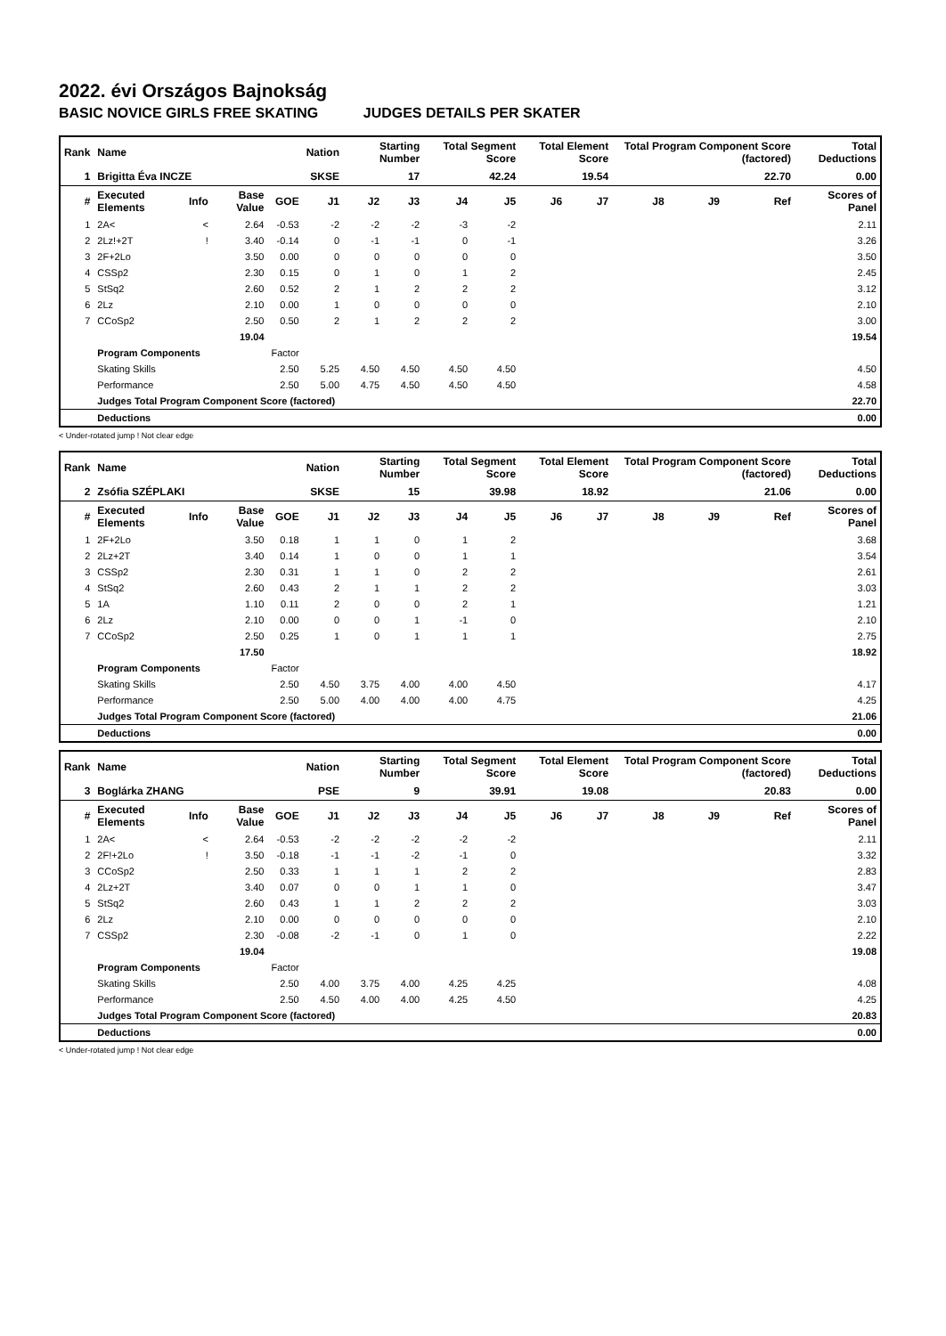2022. évi Országos Bajnokság
BASIC NOVICE GIRLS FREE SKATING JUDGES DETAILS PER SKATER
| Rank | Name | | | | Nation | Starting Number | | Total Segment Score | | Total Element Score | | Total Program Component Score (factored) | | | Total Deductions |
| 1 | Brigitta Éva INCZE | | | | SKSE | 17 | | 42.24 | | 19.54 | | 22.70 | | | 0.00 |
| # | Executed Elements | Info | Base Value | GOE | J1 | J2 | J3 | J4 | J5 | J6 | J7 | J8 | J9 | Ref | Scores of Panel |
| 1 | 2A< | < | 2.64 | -0.53 | -2 | -2 | -2 | -3 | -2 | | | | | | 2.11 |
| 2 | 2Lz!+2T | ! | 3.40 | -0.14 | 0 | -1 | -1 | 0 | -1 | | | | | | 3.26 |
| 3 | 2F+2Lo | | 3.50 | 0.00 | 0 | 0 | 0 | 0 | 0 | | | | | | 3.50 |
| 4 | CSSp2 | | 2.30 | 0.15 | 0 | 1 | 0 | 1 | 2 | | | | | | 2.45 |
| 5 | StSq2 | | 2.60 | 0.52 | 2 | 1 | 2 | 2 | 2 | | | | | | 3.12 |
| 6 | 2Lz | | 2.10 | 0.00 | 1 | 0 | 0 | 0 | 0 | | | | | | 2.10 |
| 7 | CCoSp2 | | 2.50 | 0.50 | 2 | 1 | 2 | 2 | 2 | | | | | | 3.00 |
| | | | 19.04 | | | | | | | | | | | | 19.54 |
| | Program Components | | | Factor | | | | | | | | | | | |
| | Skating Skills | | | 2.50 | 5.25 | 4.50 | 4.50 | 4.50 | 4.50 | | | | | | 4.50 |
| | Performance | | | 2.50 | 5.00 | 4.75 | 4.50 | 4.50 | 4.50 | | | | | | 4.58 |
| | Judges Total Program Component Score (factored) | | | | | | | | | | | | | | 22.70 |
| | Deductions | | | | | | | | | | | | | | 0.00 |
< Under-rotated jump ! Not clear edge
| Rank | Name | | | | Nation | Starting Number | | Total Segment Score | | Total Element Score | | Total Program Component Score (factored) | | | Total Deductions |
| 2 | Zsófia SZÉPLAKI | | | | SKSE | 15 | | 39.98 | | 18.92 | | 21.06 | | | 0.00 |
| # | Executed Elements | Info | Base Value | GOE | J1 | J2 | J3 | J4 | J5 | J6 | J7 | J8 | J9 | Ref | Scores of Panel |
| 1 | 2F+2Lo | | 3.50 | 0.18 | 1 | 1 | 0 | 1 | 2 | | | | | | 3.68 |
| 2 | 2Lz+2T | | 3.40 | 0.14 | 1 | 0 | 0 | 1 | 1 | | | | | | 3.54 |
| 3 | CSSp2 | | 2.30 | 0.31 | 1 | 1 | 0 | 2 | 2 | | | | | | 2.61 |
| 4 | StSq2 | | 2.60 | 0.43 | 2 | 1 | 1 | 2 | 2 | | | | | | 3.03 |
| 5 | 1A | | 1.10 | 0.11 | 2 | 0 | 0 | 2 | 1 | | | | | | 1.21 |
| 6 | 2Lz | | 2.10 | 0.00 | 0 | 0 | 1 | -1 | 0 | | | | | | 2.10 |
| 7 | CCoSp2 | | 2.50 | 0.25 | 1 | 0 | 1 | 1 | 1 | | | | | | 2.75 |
| | | | 17.50 | | | | | | | | | | | | 18.92 |
| | Program Components | | | Factor | | | | | | | | | | | |
| | Skating Skills | | | 2.50 | 4.50 | 3.75 | 4.00 | 4.00 | 4.50 | | | | | | 4.17 |
| | Performance | | | 2.50 | 5.00 | 4.00 | 4.00 | 4.00 | 4.75 | | | | | | 4.25 |
| | Judges Total Program Component Score (factored) | | | | | | | | | | | | | | 21.06 |
| | Deductions | | | | | | | | | | | | | | 0.00 |
| Rank | Name | | | | Nation | Starting Number | | Total Segment Score | | Total Element Score | | Total Program Component Score (factored) | | | Total Deductions |
| 3 | Boglárka ZHANG | | | | PSE | 9 | | 39.91 | | 19.08 | | 20.83 | | | 0.00 |
| # | Executed Elements | Info | Base Value | GOE | J1 | J2 | J3 | J4 | J5 | J6 | J7 | J8 | J9 | Ref | Scores of Panel |
| 1 | 2A< | < | 2.64 | -0.53 | -2 | -2 | -2 | -2 | -2 | | | | | | 2.11 |
| 2 | 2F!+2Lo | ! | 3.50 | -0.18 | -1 | -1 | -2 | -1 | 0 | | | | | | 3.32 |
| 3 | CCoSp2 | | 2.50 | 0.33 | 1 | 1 | 1 | 2 | 2 | | | | | | 2.83 |
| 4 | 2Lz+2T | | 3.40 | 0.07 | 0 | 0 | 1 | 1 | 0 | | | | | | 3.47 |
| 5 | StSq2 | | 2.60 | 0.43 | 1 | 1 | 2 | 2 | 2 | | | | | | 3.03 |
| 6 | 2Lz | | 2.10 | 0.00 | 0 | 0 | 0 | 0 | 0 | | | | | | 2.10 |
| 7 | CSSp2 | | 2.30 | -0.08 | -2 | -1 | 0 | 1 | 0 | | | | | | 2.22 |
| | | | 19.04 | | | | | | | | | | | | 19.08 |
| | Program Components | | | Factor | | | | | | | | | | | |
| | Skating Skills | | | 2.50 | 4.00 | 3.75 | 4.00 | 4.25 | 4.25 | | | | | | 4.08 |
| | Performance | | | 2.50 | 4.50 | 4.00 | 4.00 | 4.25 | 4.50 | | | | | | 4.25 |
| | Judges Total Program Component Score (factored) | | | | | | | | | | | | | | 20.83 |
| | Deductions | | | | | | | | | | | | | | 0.00 |
< Under-rotated jump ! Not clear edge